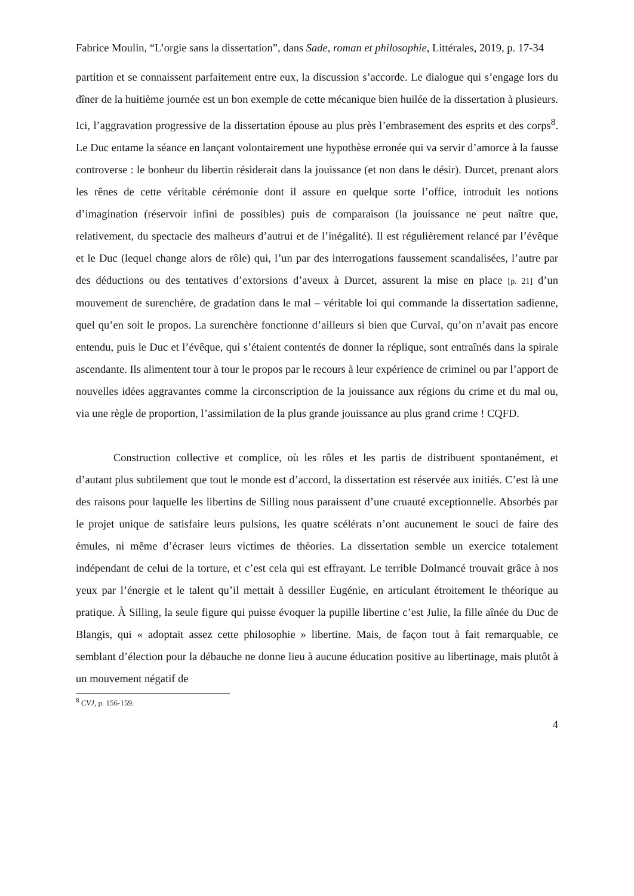Fabrice Moulin, “L’orgie sans la dissertation”, dans Sade, roman et philosophie, Littérales, 2019, p. 17-34
partition et se connaissent parfaitement entre eux, la discussion s’accorde. Le dialogue qui s’engage lors du dîner de la huitième journée est un bon exemple de cette mécanique bien huilée de la dissertation à plusieurs. Ici, l’aggravation progressive de la dissertation épouse au plus près l’embrasement des esprits et des corps<sup>8</sup>. Le Duc entame la séance en lançant volontairement une hypothèse erronée qui va servir d’amorce à la fausse controverse : le bonheur du libertin résiderait dans la jouissance (et non dans le désir). Durcet, prenant alors les rênes de cette véritable cérémonie dont il assure en quelque sorte l’office, introduit les notions d’imagination (réservoir infini de possibles) puis de comparaison (la jouissance ne peut naître que, relativement, du spectacle des malheurs d’autrui et de l’inégalité). Il est régulièrement relancé par l’évêque et le Duc (lequel change alors de rôle) qui, l’un par des interrogations faussement scandalisées, l’autre par des déductions ou des tentatives d’extorsions d’aveux à Durcet, assurent la mise en place [p. 21] d’un mouvement de surenchère, de gradation dans le mal – véritable loi qui commande la dissertation sadienne, quel qu’en soit le propos. La surenchère fonctionne d’ailleurs si bien que Curval, qu’on n’avait pas encore entendu, puis le Duc et l’évêque, qui s’étaient contentés de donner la réplique, sont entraînés dans la spirale ascendante. Ils alimentent tour à tour le propos par le recours à leur expérience de criminel ou par l’apport de nouvelles idées aggravantes comme la circonscription de la jouissance aux régions du crime et du mal ou, via une règle de proportion, l’assimilation de la plus grande jouissance au plus grand crime ! CQFD.
Construction collective et complice, où les rôles et les partis de distribuent spontanément, et d’autant plus subtilement que tout le monde est d’accord, la dissertation est réservée aux initiés. C’est là une des raisons pour laquelle les libertins de Silling nous paraissent d’une cruauté exceptionnelle. Absorbés par le projet unique de satisfaire leurs pulsions, les quatre scélérats n’ont aucunement le souci de faire des émules, ni même d’écraser leurs victimes de théories. La dissertation semble un exercice totalement indépendant de celui de la torture, et c’est cela qui est effrayant. Le terrible Dolmancé trouvait grâce à nos yeux par l’énergie et le talent qu’il mettait à dessiller Eugénie, en articulant étroitement le théorique au pratique. À Silling, la seule figure qui puisse évoquer la pupille libertine c’est Julie, la fille aînée du Duc de Blangis, qui « adoptait assez cette philosophie » libertine. Mais, de façon tout à fait remarquable, ce semblant d’élection pour la débauche ne donne lieu à aucune éducation positive au libertinage, mais plutôt à un mouvement négatif de
<sup>8</sup> CVJ, p. 156-159.
4